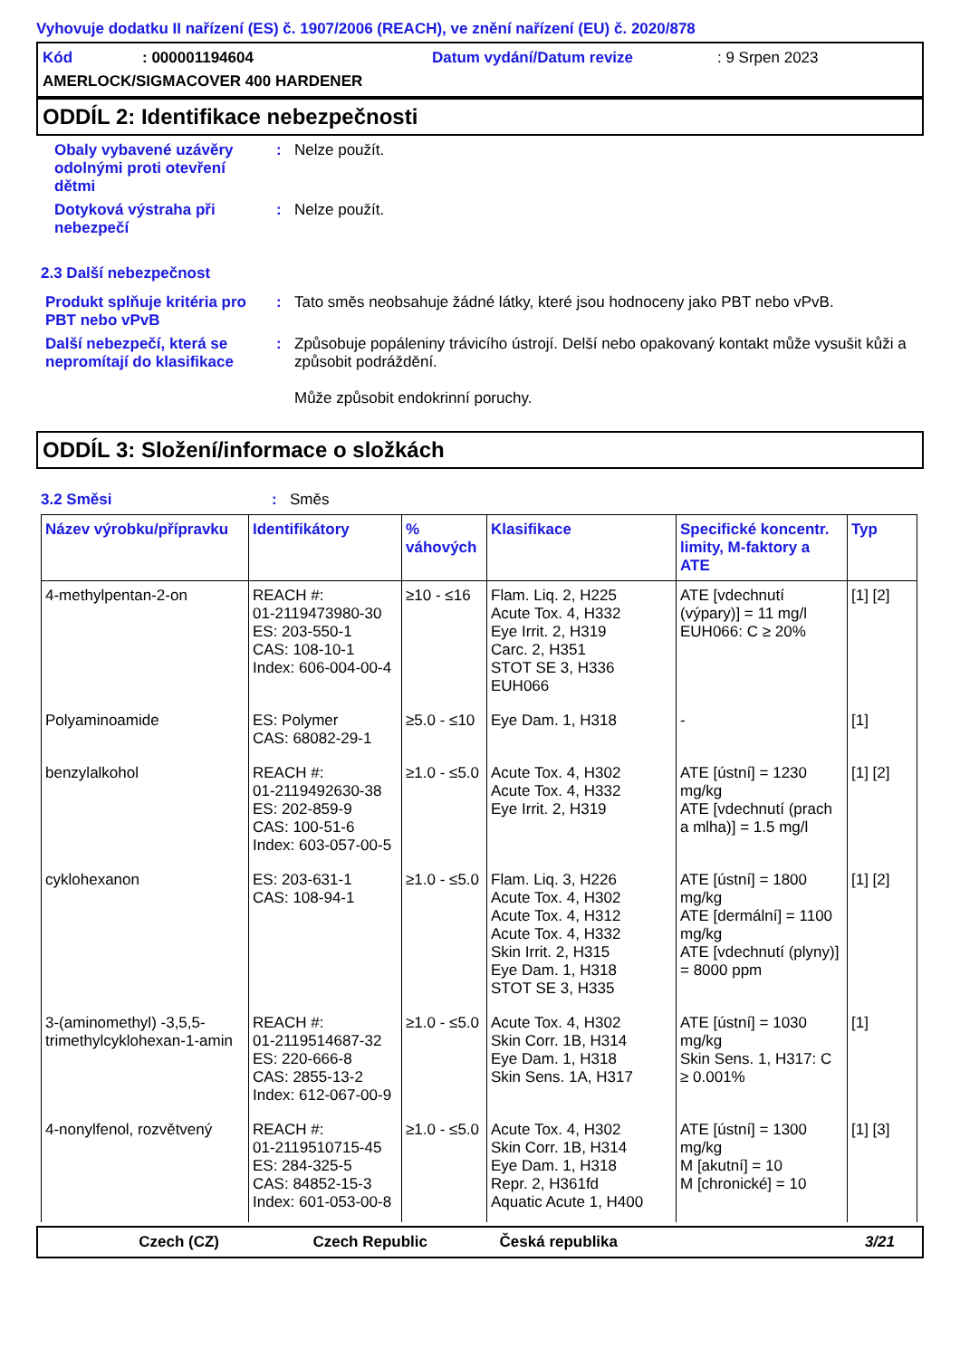Vyhovuje dodatku II nařízení (ES) č. 1907/2006 (REACH), ve znění nařízení (EU) č. 2020/878
Kód: 000001194604 Datum vydání/Datum revize: 9 Srpen 2023
AMERLOCK/SIGMACOVER 400 HARDENER
ODDÍL 2: Identifikace nebezpečnosti
Obaly vybavené uzávěry odolnými proti otevření dětmi
: Nelze použít.
Dotyková výstraha při nebezpečí
: Nelze použít.
2.3 Další nebezpečnost
Produkt splňuje kritéria pro PBT nebo vPvB
: Tato směs neobsahuje žádné látky, které jsou hodnoceny jako PBT nebo vPvB.
Další nebezpečí, která se nepromítají do klasifikace
: Způsobuje popáleniny trávicího ústrojí. Delší nebo opakovaný kontakt může vysušit kůži a způsobit podráždění.
Může způsobit endokrinní poruchy.
ODDÍL 3: Složení/informace o složkách
3.2 Směsi : Směs
| Název výrobku/přípravku | Identifikátory | % váhových | Klasifikace | Specifické koncentr. limity, M-faktory a ATE | Typ |
| --- | --- | --- | --- | --- | --- |
| 4-methylpentan-2-on | REACH #: 01-2119473980-30 ES: 203-550-1 CAS: 108-10-1 Index: 606-004-00-4 | ≥10 - ≤16 | Flam. Liq. 2, H225 Acute Tox. 4, H332 Eye Irrit. 2, H319 Carc. 2, H351 STOT SE 3, H336 EUH066 | ATE [vdechnutí (výpary)] = 11 mg/l EUH066: C ≥ 20% | [1] [2] |
| Polyaminoamide | ES: Polymer CAS: 68082-29-1 | ≥5.0 - ≤10 | Eye Dam. 1, H318 | - | [1] |
| benzylalkohol | REACH #: 01-2119492630-38 ES: 202-859-9 CAS: 100-51-6 Index: 603-057-00-5 | ≥1.0 - ≤5.0 | Acute Tox. 4, H302 Acute Tox. 4, H332 Eye Irrit. 2, H319 | ATE [ústní] = 1230 mg/kg ATE [vdechnutí (prach a mlha)] = 1.5 mg/l | [1] [2] |
| cyklohexanon | ES: 203-631-1 CAS: 108-94-1 | ≥1.0 - ≤5.0 | Flam. Liq. 3, H226 Acute Tox. 4, H302 Acute Tox. 4, H312 Acute Tox. 4, H332 Skin Irrit. 2, H315 Eye Dam. 1, H318 STOT SE 3, H335 | ATE [ústní] = 1800 mg/kg ATE [dermální] = 1100 mg/kg ATE [vdechnutí (plyny)] = 8000 ppm | [1] [2] |
| 3-(aminomethyl) -3,5,5-trimethylcyklohexan-1-amin | REACH #: 01-2119514687-32 ES: 220-666-8 CAS: 2855-13-2 Index: 612-067-00-9 | ≥1.0 - ≤5.0 | Acute Tox. 4, H302 Skin Corr. 1B, H314 Eye Dam. 1, H318 Skin Sens. 1A, H317 | ATE [ústní] = 1030 mg/kg Skin Sens. 1, H317: C ≥ 0.001% | [1] |
| 4-nonylfenol, rozvětvený | REACH #: 01-2119510715-45 ES: 284-325-5 CAS: 84852-15-3 Index: 601-053-00-8 | ≥1.0 - ≤5.0 | Acute Tox. 4, H302 Skin Corr. 1B, H314 Eye Dam. 1, H318 Repr. 2, H361fd Aquatic Acute 1, H400 | ATE [ústní] = 1300 mg/kg M [akutní] = 10 M [chronické] = 10 | [1] [3] |
Czech (CZ) Czech Republic Česká republika 3/21